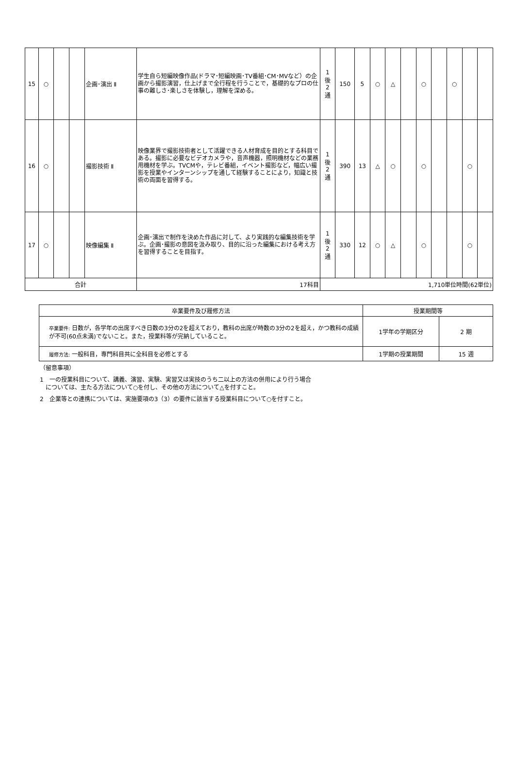| 15 | ○ | | | 企画･演出 Ⅱ | 学生自ら短編映像作品(ドラマ･短編映画･TV番組･CM･MVなど）の企画から撮影演習，仕上げまで全行程を行うことで，基礎的なプロの仕事の難しさ･楽しさを体験し，理解を深める。 | 1 後 2 通 | 150 | 5 | ○ | △ | | ○ | | ○ | | |
| 16 | ○ | | | 撮影技術 Ⅱ | 映像業界で撮影技術者として活躍できる人材育成を目的とする科目である。撮影に必要なビデオカメラや，音声機器，照明機材などの業務用機材を学ぶ。TVCMや，テレビ番組，イベント撮影など，幅広い撮影を授業やインターンシップを通して経験することにより，知識と技術の両面を習得する。 | 1 後 2 通 | 390 | 13 | △ | ○ | | ○ | | | ○ | |
| 17 | ○ | | | 映像編集 Ⅱ | 企画･演出で制作を決めた作品に対して、より実践的な編集技術を学ぶ。企画･撮影の意図を汲み取り、目的に沿った編集における考え方を習得することを目指す。 | 1 後 2 通 | 330 | 12 | ○ | △ | | ○ | | | ○ | |
| 合計 | | | | | 17科目 | 1,710単位時間(62単位) | | | | | | | | | | |
| 卒業要件及び履修方法 | 授業期間等 | |
| 卒業要件: 日数が，各学年の出席すべき日数の3分の2を超えており，教科の出席が時数の3分の2を超え，かつ教科の成績が不可(60点未満)でないこと。また，授業料等が完納していること。 | 1学年の学期区分 | 2 期 |
| 履修方法: 一般科目，専門科目共に全科目を必修とする | 1学期の授業期間 | 15 週 |
（留意事項）
1　一の授業科目について、講義、演習、実験、実習又は実技のうち二以上の方法の併用により行う場合
　については、主たる方法について○を付し、その他の方法について△を付すこと。
2　企業等との連携については、実施要項の3（3）の要件に該当する授業科目について○を付すこと。